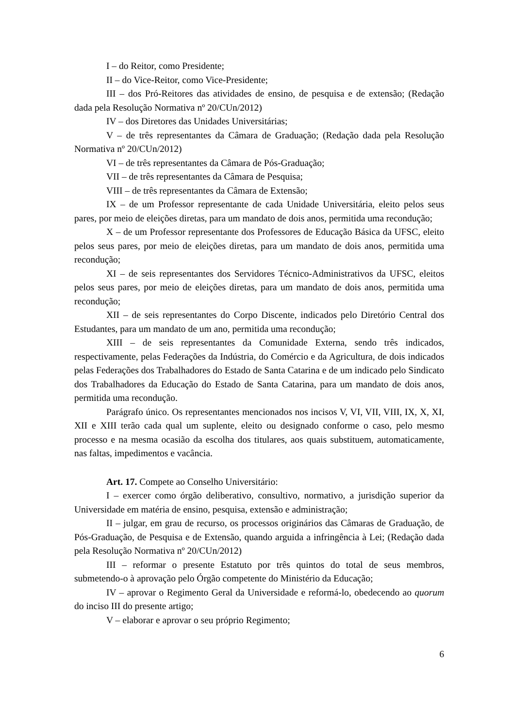I – do Reitor, como Presidente;
II – do Vice-Reitor, como Vice-Presidente;
III – dos Pró-Reitores das atividades de ensino, de pesquisa e de extensão; (Redação dada pela Resolução Normativa nº 20/CUn/2012)
IV – dos Diretores das Unidades Universitárias;
V – de três representantes da Câmara de Graduação; (Redação dada pela Resolução Normativa nº 20/CUn/2012)
VI – de três representantes da Câmara de Pós-Graduação;
VII – de três representantes da Câmara de Pesquisa;
VIII – de três representantes da Câmara de Extensão;
IX – de um Professor representante de cada Unidade Universitária, eleito pelos seus pares, por meio de eleições diretas, para um mandato de dois anos, permitida uma recondução;
X – de um Professor representante dos Professores de Educação Básica da UFSC, eleito pelos seus pares, por meio de eleições diretas, para um mandato de dois anos, permitida uma recondução;
XI – de seis representantes dos Servidores Técnico-Administrativos da UFSC, eleitos pelos seus pares, por meio de eleições diretas, para um mandato de dois anos, permitida uma recondução;
XII – de seis representantes do Corpo Discente, indicados pelo Diretório Central dos Estudantes, para um mandato de um ano, permitida uma recondução;
XIII – de seis representantes da Comunidade Externa, sendo três indicados, respectivamente, pelas Federações da Indústria, do Comércio e da Agricultura, de dois indicados pelas Federações dos Trabalhadores do Estado de Santa Catarina e de um indicado pelo Sindicato dos Trabalhadores da Educação do Estado de Santa Catarina, para um mandato de dois anos, permitida uma recondução.
Parágrafo único. Os representantes mencionados nos incisos V, VI, VII, VIII, IX, X, XI, XII e XIII terão cada qual um suplente, eleito ou designado conforme o caso, pelo mesmo processo e na mesma ocasião da escolha dos titulares, aos quais substituem, automaticamente, nas faltas, impedimentos e vacância.
Art. 17. Compete ao Conselho Universitário:
I – exercer como órgão deliberativo, consultivo, normativo, a jurisdição superior da Universidade em matéria de ensino, pesquisa, extensão e administração;
II – julgar, em grau de recurso, os processos originários das Câmaras de Graduação, de Pós-Graduação, de Pesquisa e de Extensão, quando arguida a infringência à Lei; (Redação dada pela Resolução Normativa nº 20/CUn/2012)
III – reformar o presente Estatuto por três quintos do total de seus membros, submetendo-o à aprovação pelo Órgão competente do Ministério da Educação;
IV – aprovar o Regimento Geral da Universidade e reformá-lo, obedecendo ao quorum do inciso III do presente artigo;
V – elaborar e aprovar o seu próprio Regimento;
6